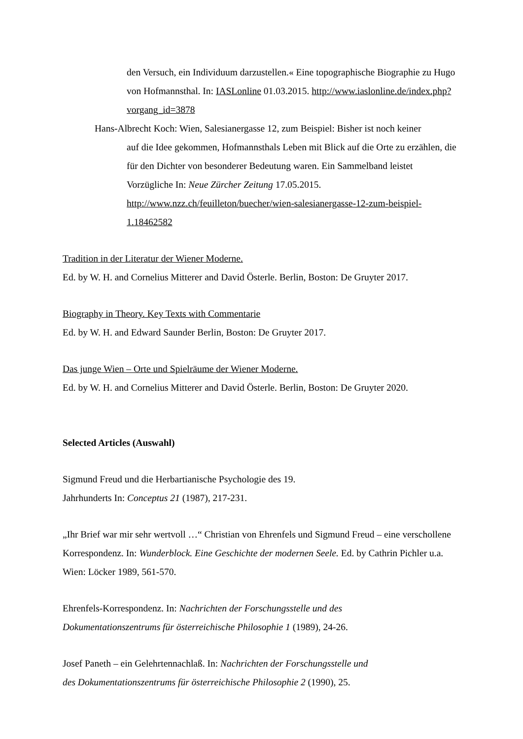den Versuch, ein Individuum darzustellen.« Eine topographische Biographie zu Hugo von Hofmannsthal. In: IASLonline 01.03.2015. http://www.iaslonline.de/index.php?vorgang_id=3878
Hans-Albrecht Koch: Wien, Salesianergasse 12, zum Beispiel: Bisher ist noch keiner
auf die Idee gekommen, Hofmannsthals Leben mit Blick auf die Orte zu erzählen, die für den Dichter von besonderer Bedeutung waren. Ein Sammelband leistet Vorzügliche In: Neue Zürcher Zeitung 17.05.2015. http://www.nzz.ch/feuilleton/buecher/wien-salesianergasse-12-zum-beispiel-1.18462582
Tradition in der Literatur der Wiener Moderne.
Ed. by W. H. and Cornelius Mitterer and David Österle. Berlin, Boston: De Gruyter 2017.
Biography in Theory. Key Texts with Commentarie
Ed. by W. H. and Edward Saunder Berlin, Boston: De Gruyter 2017.
Das junge Wien – Orte und Spielräume der Wiener Moderne.
Ed. by W. H. and Cornelius Mitterer and David Österle. Berlin, Boston: De Gruyter 2020.
Selected Articles (Auswahl)
Sigmund Freud und die Herbartianische Psychologie des 19.
Jahrhunderts In: Conceptus 21 (1987), 217-231.
„Ihr Brief war mir sehr wertvoll …“ Christian von Ehrenfels und Sigmund Freud – eine verschollene Korrespondenz. In: Wunderblock. Eine Geschichte der modernen Seele. Ed. by Cathrin Pichler u.a. Wien: Löcker 1989, 561-570.
Ehrenfels-Korrespondenz. In: Nachrichten der Forschungsstelle und des
Dokumentationszentrums für österreichische Philosophie 1 (1989), 24-26.
Josef Paneth – ein Gelehrtennachlaß. In: Nachrichten der Forschungsstelle und
des Dokumentationszentrums für österreichische Philosophie 2 (1990), 25.